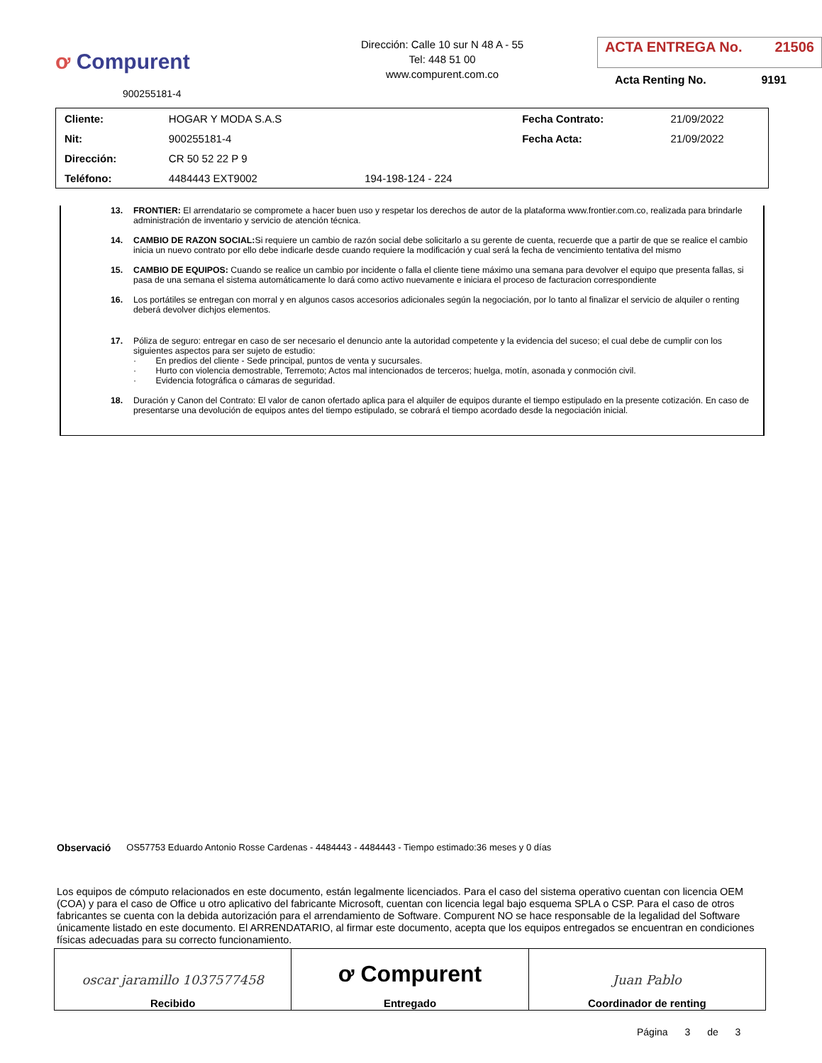ơ Compurent
900255181-4
Dirección: Calle 10 sur N 48 A - 55
Tel: 448 51 00
www.compurent.com.co
ACTA ENTREGA No. 21506
Acta Renting No. 9191
| Cliente: | HOGAR Y MODA S.A.S | | Fecha Contrato: | 21/09/2022 |
| Nit: | 900255181-4 | | Fecha Acta: | 21/09/2022 |
| Dirección: | CR 50 52 22 P 9 | | | |
| Teléfono: | 4484443 EXT9002 | 194-198-124 - 224 | | |
13. FRONTIER: El arrendatario se compromete a hacer buen uso y respetar los derechos de autor de la plataforma www.frontier.com.co, realizada para brindarle administración de inventario y servicio de atención técnica.
14. CAMBIO DE RAZON SOCIAL: Si requiere un cambio de razón social debe solicitarlo a su gerente de cuenta, recuerde que a partir de que se realice el cambio inicia un nuevo contrato por ello debe indicarle desde cuando requiere la modificación y cual será la fecha de vencimiento tentativa del mismo
15. CAMBIO DE EQUIPOS: Cuando se realice un cambio por incidente o falla el cliente tiene máximo una semana para devolver el equipo que presenta fallas, si pasa de una semana el sistema automáticamente lo dará como activo nuevamente e iniciara el proceso de facturacion correspondiente
16. Los portátiles se entregan con morral y en algunos casos accesorios adicionales según la negociación, por lo tanto al finalizar el servicio de alquiler o renting deberá devolver dichjos elementos.
17. Póliza de seguro: entregar en caso de ser necesario el denuncio ante la autoridad competente y la evidencia del suceso; el cual debe de cumplir con los siguientes aspectos para ser sujeto de estudio:
· En predios del cliente - Sede principal, puntos de venta y sucursales.
· Hurto con violencia demostrable, Terremoto; Actos mal intencionados de terceros; huelga, motín, asonada y conmoción civil.
· Evidencia fotográfica o cámaras de seguridad.
18. Duración y Canon del Contrato: El valor de canon ofertado aplica para el alquiler de equipos durante el tiempo estipulado en la presente cotización. En caso de presentarse una devolución de equipos antes del tiempo estipulado, se cobrará el tiempo acordado desde la negociación inicial.
Observació OS57753 Eduardo Antonio Rosse Cardenas - 4484443 - 4484443 - Tiempo estimado:36 meses y 0 días
Los equipos de cómputo relacionados en este documento, están legalmente licenciados. Para el caso del sistema operativo cuentan con licencia OEM (COA) y para el caso de Office u otro aplicativo del fabricante Microsoft, cuentan con licencia legal bajo esquema SPLA o CSP. Para el caso de otros fabricantes se cuenta con la debida autorización para el arrendamiento de Software. Compurent NO se hace responsable de la legalidad del Software únicamente listado en este documento. El ARRENDATARIO, al firmar este documento, acepta que los equipos entregados se encuentran en condiciones físicas adecuadas para su correcto funcionamiento.
| oscar jaramillo 1037577458 Recibido | ơ Compurent Entregado | Juan Pablo Coordinador de renting |
Página 3 de 3